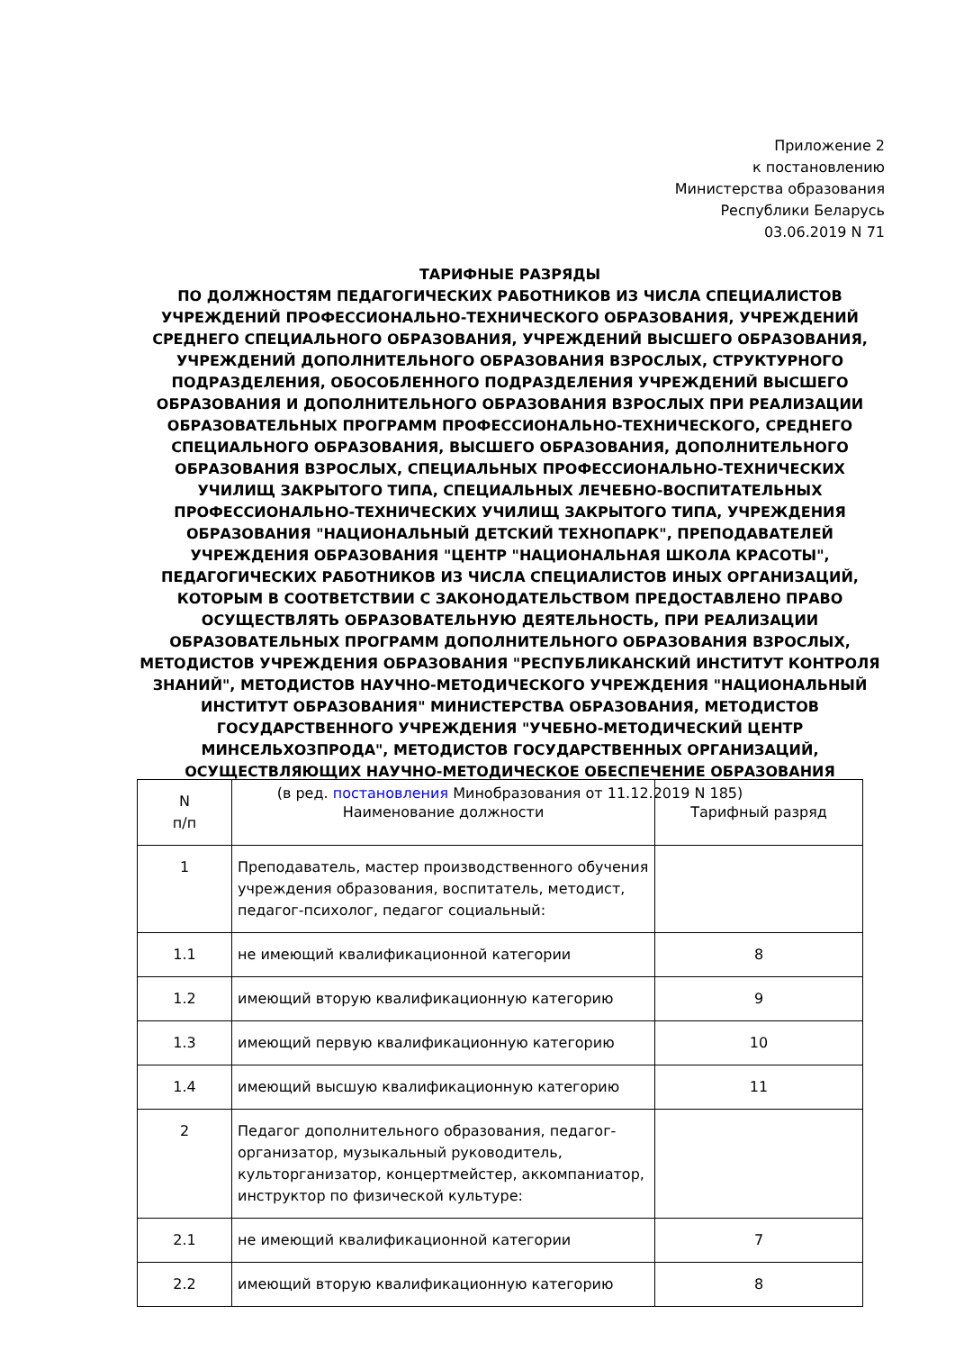Приложение 2
к постановлению
Министерства образования
Республики Беларусь
03.06.2019 N 71
ТАРИФНЫЕ РАЗРЯДЫ
ПО ДОЛЖНОСТЯМ ПЕДАГОГИЧЕСКИХ РАБОТНИКОВ ИЗ ЧИСЛА СПЕЦИАЛИСТОВ УЧРЕЖДЕНИЙ ПРОФЕССИОНАЛЬНО-ТЕХНИЧЕСКОГО ОБРАЗОВАНИЯ, УЧРЕЖДЕНИЙ СРЕДНЕГО СПЕЦИАЛЬНОГО ОБРАЗОВАНИЯ, УЧРЕЖДЕНИЙ ВЫСШЕГО ОБРАЗОВАНИЯ, УЧРЕЖДЕНИЙ ДОПОЛНИТЕЛЬНОГО ОБРАЗОВАНИЯ ВЗРОСЛЫХ, СТРУКТУРНОГО ПОДРАЗДЕЛЕНИЯ, ОБОСОБЛЕННОГО ПОДРАЗДЕЛЕНИЯ УЧРЕЖДЕНИЙ ВЫСШЕГО ОБРАЗОВАНИЯ И ДОПОЛНИТЕЛЬНОГО ОБРАЗОВАНИЯ ВЗРОСЛЫХ ПРИ РЕАЛИЗАЦИИ ОБРАЗОВАТЕЛЬНЫХ ПРОГРАММ ПРОФЕССИОНАЛЬНО-ТЕХНИЧЕСКОГО, СРЕДНЕГО СПЕЦИАЛЬНОГО ОБРАЗОВАНИЯ, ВЫСШЕГО ОБРАЗОВАНИЯ, ДОПОЛНИТЕЛЬНОГО ОБРАЗОВАНИЯ ВЗРОСЛЫХ, СПЕЦИАЛЬНЫХ ПРОФЕССИОНАЛЬНО-ТЕХНИЧЕСКИХ УЧИЛИЩ ЗАКРЫТОГО ТИПА, СПЕЦИАЛЬНЫХ ЛЕЧЕБНО-ВОСПИТАТЕЛЬНЫХ ПРОФЕССИОНАЛЬНО-ТЕХНИЧЕСКИХ УЧИЛИЩ ЗАКРЫТОГО ТИПА, УЧРЕЖДЕНИЯ ОБРАЗОВАНИЯ "НАЦИОНАЛЬНЫЙ ДЕТСКИЙ ТЕХНОПАРК", ПРЕПОДАВАТЕЛЕЙ УЧРЕЖДЕНИЯ ОБРАЗОВАНИЯ "ЦЕНТР "НАЦИОНАЛЬНАЯ ШКОЛА КРАСОТЫ", ПЕДАГОГИЧЕСКИХ РАБОТНИКОВ ИЗ ЧИСЛА СПЕЦИАЛИСТОВ ИНЫХ ОРГАНИЗАЦИЙ, КОТОРЫМ В СООТВЕТСТВИИ С ЗАКОНОДАТЕЛЬСТВОМ ПРЕДОСТАВЛЕНО ПРАВО ОСУЩЕСТВЛЯТЬ ОБРАЗОВАТЕЛЬНУЮ ДЕЯТЕЛЬНОСТЬ, ПРИ РЕАЛИЗАЦИИ ОБРАЗОВАТЕЛЬНЫХ ПРОГРАММ ДОПОЛНИТЕЛЬНОГО ОБРАЗОВАНИЯ ВЗРОСЛЫХ, МЕТОДИСТОВ УЧРЕЖДЕНИЯ ОБРАЗОВАНИЯ "РЕСПУБЛИКАНСКИЙ ИНСТИТУТ КОНТРОЛЯ ЗНАНИЙ", МЕТОДИСТОВ НАУЧНО-МЕТОДИЧЕСКОГО УЧРЕЖДЕНИЯ "НАЦИОНАЛЬНЫЙ ИНСТИТУТ ОБРАЗОВАНИЯ" МИНИСТЕРСТВА ОБРАЗОВАНИЯ, МЕТОДИСТОВ ГОСУДАРСТВЕННОГО УЧРЕЖДЕНИЯ "УЧЕБНО-МЕТОДИЧЕСКИЙ ЦЕНТР МИНСЕЛЬХОЗПРОДА", МЕТОДИСТОВ ГОСУДАРСТВЕННЫХ ОРГАНИЗАЦИЙ, ОСУЩЕСТВЛЯЮЩИХ НАУЧНО-МЕТОДИЧЕСКОЕ ОБЕСПЕЧЕНИЕ ОБРАЗОВАНИЯ
(в ред. постановления Минобразования от 11.12.2019 N 185)
| N п/п | Наименование должности | Тарифный разряд |
| --- | --- | --- |
| 1 | Преподаватель, мастер производственного обучения учреждения образования, воспитатель, методист, педагог-психолог, педагог социальный: | |
| 1.1 | не имеющий квалификационной категории | 8 |
| 1.2 | имеющий вторую квалификационную категорию | 9 |
| 1.3 | имеющий первую квалификационную категорию | 10 |
| 1.4 | имеющий высшую квалификационную категорию | 11 |
| 2 | Педагог дополнительного образования, педагог-организатор, музыкальный руководитель, культорганизатор, концертмейстер, аккомпаниатор, инструктор по физической культуре: | |
| 2.1 | не имеющий квалификационной категории | 7 |
| 2.2 | имеющий вторую квалификационную категорию | 8 |